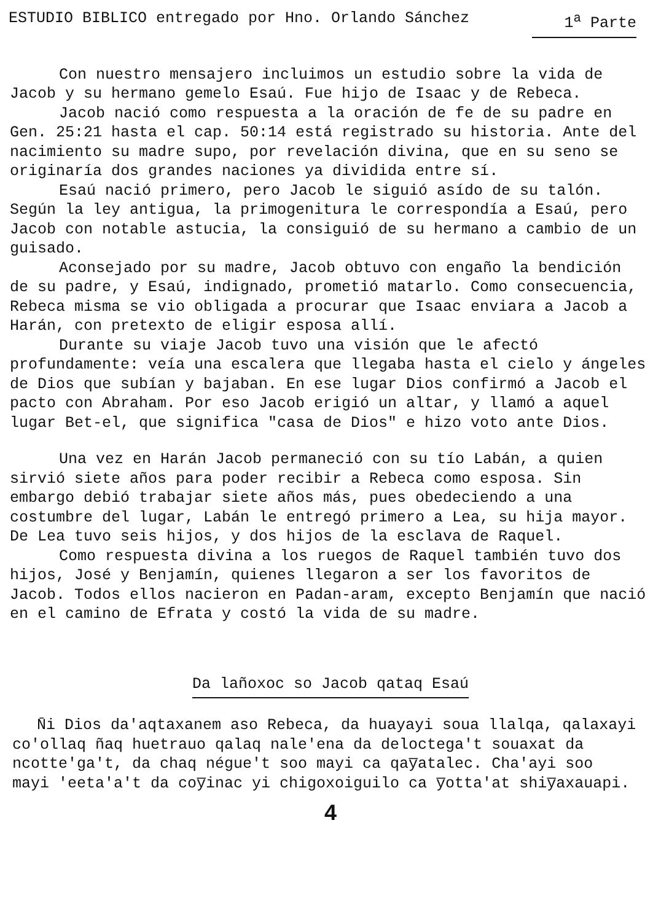ESTUDIO BIBLICO entregado por Hno. Orlando Sánchez 1<sup>a</sup> Parte
Con nuestro mensajero incluimos un estudio sobre la vida de Jacob y su hermano gemelo Esaú. Fue hijo de Isaac y de Rebeca.
Jacob nació como respuesta a la oración de fe de su padre en Gen. 25:21 hasta el cap. 50:14 está registrado su historia. Ante del nacimiento su madre supo, por revelación divina, que en su seno se originaría dos grandes naciones ya dividida entre sí.
Esaú nació primero, pero Jacob le siguió asído de su talón. Según la ley antigua, la primogenitura le correspondía a Esaú, pero Jacob con notable astucia, la consiguió de su hermano a cambio de un guisado.
Aconsejado por su madre, Jacob obtuvo con engaño la bendición de su padre, y Esaú, indignado, prometió matarlo. Como consecuencia, Rebeca misma se vio obligada a procurar que Isaac enviara a Jacob a Harán, con pretexto de eligir esposa allí.
Durante su viaje Jacob tuvo una visión que le afectó profundamente: veía una escalera que llegaba hasta el cielo y ángeles de Dios que subían y bajaban. En ese lugar Dios confirmó a Jacob el pacto con Abraham. Por eso Jacob erigió un altar, y llamó a aquel lugar Bet-el, que significa "casa de Dios" e hizo voto ante Dios.
Una vez en Harán Jacob permaneció con su tío Labán, a quien sirvió siete años para poder recibir a Rebeca como esposa. Sin embargo debió trabajar siete años más, pues obedeciendo a una costumbre del lugar, Labán le entregó primero a Lea, su hija mayor. De Lea tuvo seis hijos, y dos hijos de la esclava de Raquel.
Como respuesta divina a los ruegos de Raquel también tuvo dos hijos, José y Benjamín, quienes llegaron a ser los favoritos de Jacob. Todos ellos nacieron en Padan-aram, excepto Benjamín que nació en el camino de Efrata y costó la vida de su madre.
Da lañoxoc so Jacob qataq Esaú
N̄i Dios da'aqtaxanem aso Rebeca, da huayayi soua llalqa, qalaxayi co'ollaq ñaq huetrauo qalaq nale'ena da deloctega't souaxat da ncotte'ga't, da chaq négue't soo mayi ca qay̅atalec. Cha'ayi soo mayi 'eeta'a't da coy̅inac yi chigoxoiguilo ca y̅otta'at shiy̅axauapi.
4